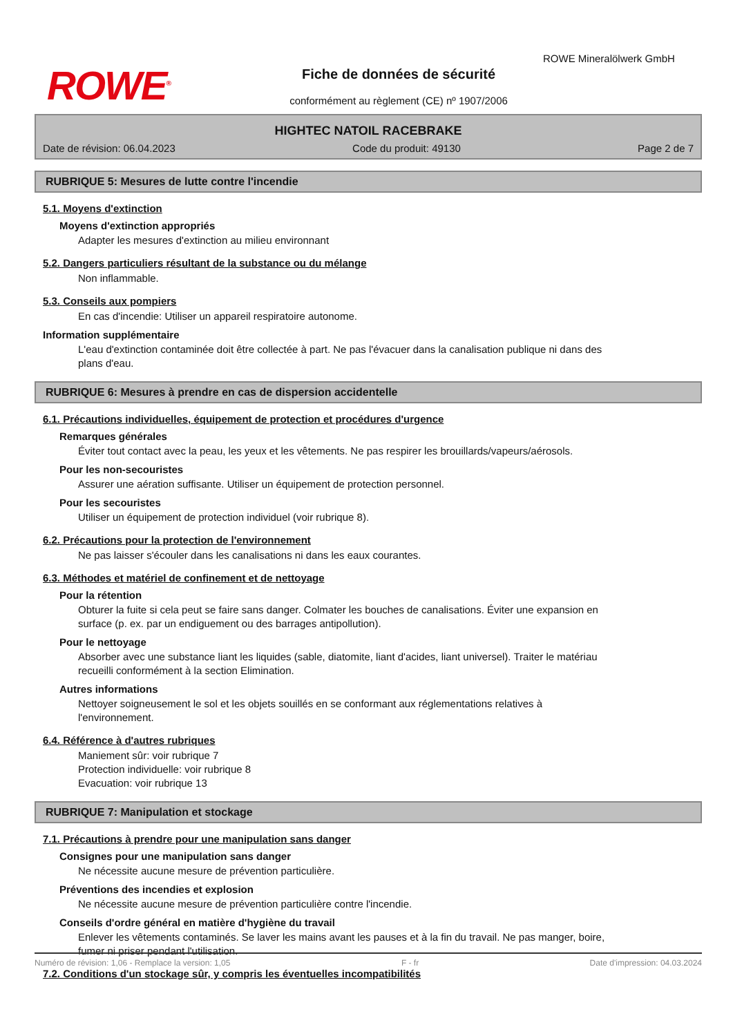ROWE<sup>®</sup>
Fiche de données de sécurité
conformément au règlement (CE) nº 1907/2006
ROWE Mineralölwerk GmbH
HIGHTEC NATOIL RACEBRAKE
Date de révision: 06.04.2023 Code du produit: 49130 Page 2 de 7
RUBRIQUE 5: Mesures de lutte contre l'incendie
5.1. Moyens d'extinction
Moyens d'extinction appropriés
Adapter les mesures d'extinction au milieu environnant
5.2. Dangers particuliers résultant de la substance ou du mélange
Non inflammable.
5.3. Conseils aux pompiers
En cas d'incendie: Utiliser un appareil respiratoire autonome.
Information supplémentaire
L'eau d'extinction contaminée doit être collectée à part. Ne pas l'évacuer dans la canalisation publique ni dans des plans d'eau.
RUBRIQUE 6: Mesures à prendre en cas de dispersion accidentelle
6.1. Précautions individuelles, équipement de protection et procédures d'urgence
Remarques générales
Éviter tout contact avec la peau, les yeux et les vêtements. Ne pas respirer les brouillards/vapeurs/aérosols.
Pour les non-secouristes
Assurer une aération suffisante. Utiliser un équipement de protection personnel.
Pour les secouristes
Utiliser un équipement de protection individuel (voir rubrique 8).
6.2. Précautions pour la protection de l'environnement
Ne pas laisser s'écouler dans les canalisations ni dans les eaux courantes.
6.3. Méthodes et matériel de confinement et de nettoyage
Pour la rétention
Obturer la fuite si cela peut se faire sans danger. Colmater les bouches de canalisations. Éviter une expansion en surface (p. ex. par un endiguement ou des barrages antipollution).
Pour le nettoyage
Absorber avec une substance liant les liquides (sable, diatomite, liant d'acides, liant universel). Traiter le matériau recueilli conformément à la section Elimination.
Autres informations
Nettoyer soigneusement le sol et les objets souillés en se conformant aux réglementations relatives à l'environnement.
6.4. Référence à d'autres rubriques
Maniement sûr: voir rubrique 7
Protection individuelle: voir rubrique 8
Evacuation: voir rubrique 13
RUBRIQUE 7: Manipulation et stockage
7.1. Précautions à prendre pour une manipulation sans danger
Consignes pour une manipulation sans danger
Ne nécessite aucune mesure de prévention particulière.
Préventions des incendies et explosion
Ne nécessite aucune mesure de prévention particulière contre l'incendie.
Conseils d'ordre général en matière d'hygiène du travail
Enlever les vêtements contaminés. Se laver les mains avant les pauses et à la fin du travail. Ne pas manger, boire, fumer ni priser pendant l'utilisation.
7.2. Conditions d'un stockage sûr, y compris les éventuelles incompatibilités
Numéro de révision: 1,06 - Remplace la version: 1,05 F - fr Date d'impression: 04.03.2024